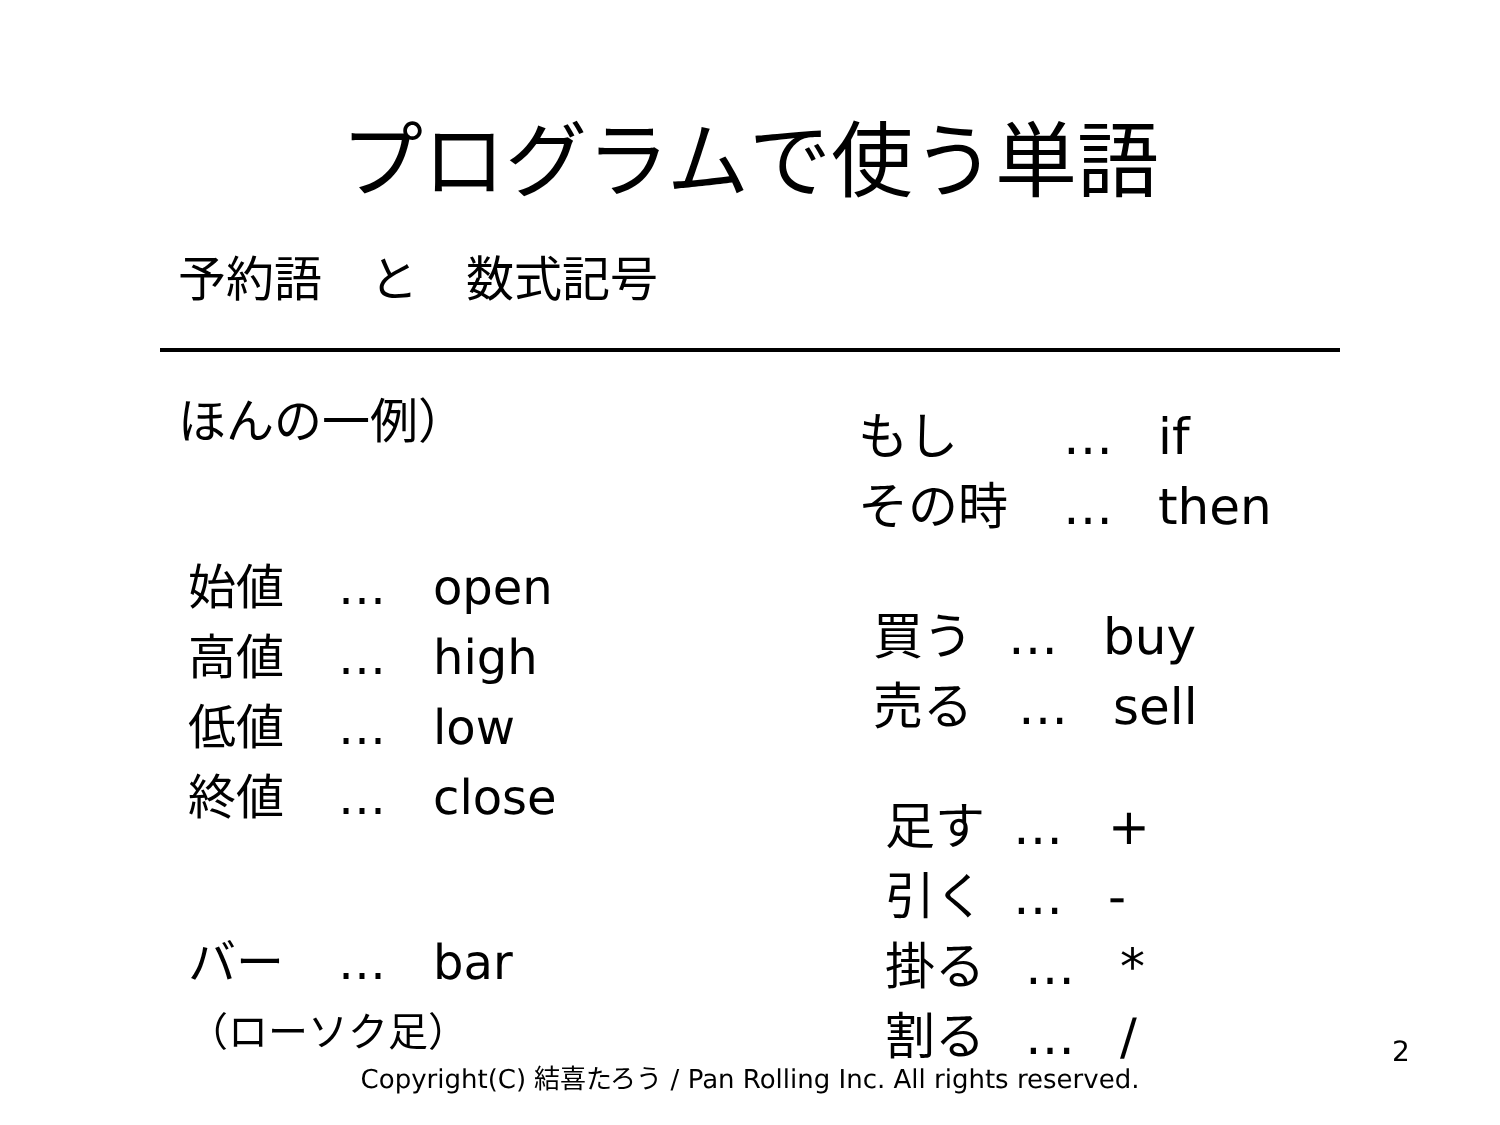プログラムで使う単語
予約語　と　数式記号
ほんの一例）
始値 … open
高値 … high
低値 … low
終値 … close
バー … bar
（ローソク足）
もし … if
その時 … then
買う … buy
売る … sell
足す … +
引く … -
掛る … *
割る … /
2
Copyright(C) 結喜たろう / Pan Rolling Inc. All rights reserved.